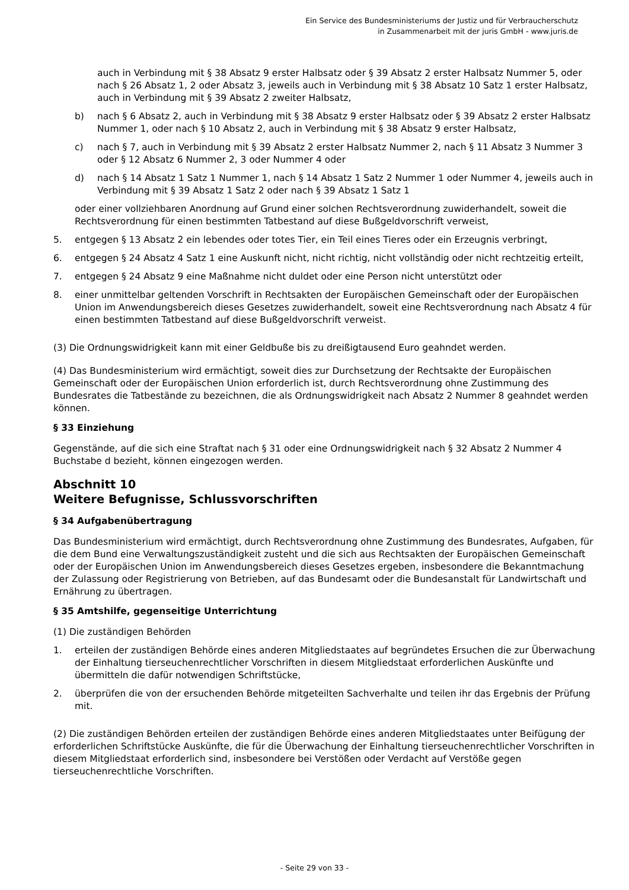Ein Service des Bundesministeriums der Justiz und für Verbraucherschutz
in Zusammenarbeit mit der juris GmbH - www.juris.de
auch in Verbindung mit § 38 Absatz 9 erster Halbsatz oder § 39 Absatz 2 erster Halbsatz Nummer 5, oder nach § 26 Absatz 1, 2 oder Absatz 3, jeweils auch in Verbindung mit § 38 Absatz 10 Satz 1 erster Halbsatz, auch in Verbindung mit § 39 Absatz 2 zweiter Halbsatz,
b) nach § 6 Absatz 2, auch in Verbindung mit § 38 Absatz 9 erster Halbsatz oder § 39 Absatz 2 erster Halbsatz Nummer 1, oder nach § 10 Absatz 2, auch in Verbindung mit § 38 Absatz 9 erster Halbsatz,
c) nach § 7, auch in Verbindung mit § 39 Absatz 2 erster Halbsatz Nummer 2, nach § 11 Absatz 3 Nummer 3 oder § 12 Absatz 6 Nummer 2, 3 oder Nummer 4 oder
d) nach § 14 Absatz 1 Satz 1 Nummer 1, nach § 14 Absatz 1 Satz 2 Nummer 1 oder Nummer 4, jeweils auch in Verbindung mit § 39 Absatz 1 Satz 2 oder nach § 39 Absatz 1 Satz 1
oder einer vollziehbaren Anordnung auf Grund einer solchen Rechtsverordnung zuwiderhandelt, soweit die Rechtsverordnung für einen bestimmten Tatbestand auf diese Bußgeldvorschrift verweist,
5. entgegen § 13 Absatz 2 ein lebendes oder totes Tier, ein Teil eines Tieres oder ein Erzeugnis verbringt,
6. entgegen § 24 Absatz 4 Satz 1 eine Auskunft nicht, nicht richtig, nicht vollständig oder nicht rechtzeitig erteilt,
7. entgegen § 24 Absatz 9 eine Maßnahme nicht duldet oder eine Person nicht unterstützt oder
8. einer unmittelbar geltenden Vorschrift in Rechtsakten der Europäischen Gemeinschaft oder der Europäischen Union im Anwendungsbereich dieses Gesetzes zuwiderhandelt, soweit eine Rechtsverordnung nach Absatz 4 für einen bestimmten Tatbestand auf diese Bußgeldvorschrift verweist.
(3) Die Ordnungswidrigkeit kann mit einer Geldbuße bis zu dreißigtausend Euro geahndet werden.
(4) Das Bundesministerium wird ermächtigt, soweit dies zur Durchsetzung der Rechtsakte der Europäischen Gemeinschaft oder der Europäischen Union erforderlich ist, durch Rechtsverordnung ohne Zustimmung des Bundesrates die Tatbestände zu bezeichnen, die als Ordnungswidrigkeit nach Absatz 2 Nummer 8 geahndet werden können.
§ 33 Einziehung
Gegenstände, auf die sich eine Straftat nach § 31 oder eine Ordnungswidrigkeit nach § 32 Absatz 2 Nummer 4 Buchstabe d bezieht, können eingezogen werden.
Abschnitt 10
Weitere Befugnisse, Schlussvorschriften
§ 34 Aufgabenübertragung
Das Bundesministerium wird ermächtigt, durch Rechtsverordnung ohne Zustimmung des Bundesrates, Aufgaben, für die dem Bund eine Verwaltungszuständigkeit zusteht und die sich aus Rechtsakten der Europäischen Gemeinschaft oder der Europäischen Union im Anwendungsbereich dieses Gesetzes ergeben, insbesondere die Bekanntmachung der Zulassung oder Registrierung von Betrieben, auf das Bundesamt oder die Bundesanstalt für Landwirtschaft und Ernährung zu übertragen.
§ 35 Amtshilfe, gegenseitige Unterrichtung
(1) Die zuständigen Behörden
1. erteilen der zuständigen Behörde eines anderen Mitgliedstaates auf begründetes Ersuchen die zur Überwachung der Einhaltung tierseuchenrechtlicher Vorschriften in diesem Mitgliedstaat erforderlichen Auskünfte und übermitteln die dafür notwendigen Schriftstücke,
2. überprüfen die von der ersuchenden Behörde mitgeteilten Sachverhalte und teilen ihr das Ergebnis der Prüfung mit.
(2) Die zuständigen Behörden erteilen der zuständigen Behörde eines anderen Mitgliedstaates unter Beifügung der erforderlichen Schriftstücke Auskünfte, die für die Überwachung der Einhaltung tierseuchenrechtlicher Vorschriften in diesem Mitgliedstaat erforderlich sind, insbesondere bei Verstößen oder Verdacht auf Verstöße gegen tierseuchenrechtliche Vorschriften.
- Seite 29 von 33 -